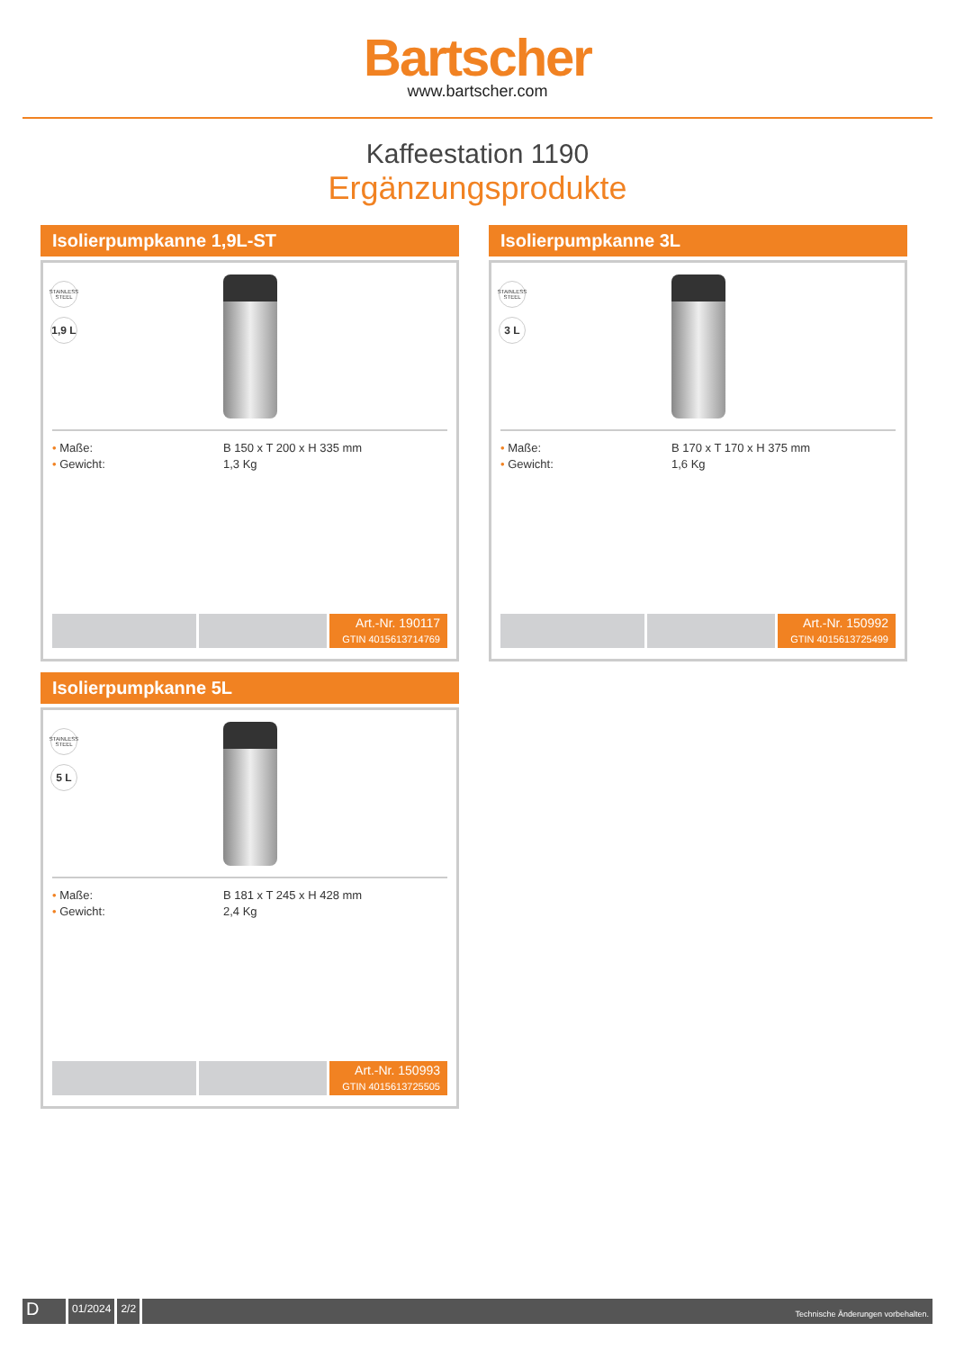Bartscher
www.bartscher.com
Kaffeestation 1190
Ergänzungsprodukte
Isolierpumpkanne 1,9L-ST
STAINLESS STEEL
1,9 L
• Maße: B 150 x T 200 x H 335 mm • Gewicht: 1,3 Kg
Art.-Nr. 190117
GTIN 4015613714769
Isolierpumpkanne 3L
STAINLESS STEEL
3 L
• Maße: B 170 x T 170 x H 375 mm • Gewicht: 1,6 Kg
Art.-Nr. 150992
GTIN 4015613725499
Isolierpumpkanne 5L
STAINLESS STEEL
5 L
• Maße: B 181 x T 245 x H 428 mm • Gewicht: 2,4 Kg
Art.-Nr. 150993
GTIN 4015613725505
D
01/2024 2/2
Technische Änderungen vorbehalten.